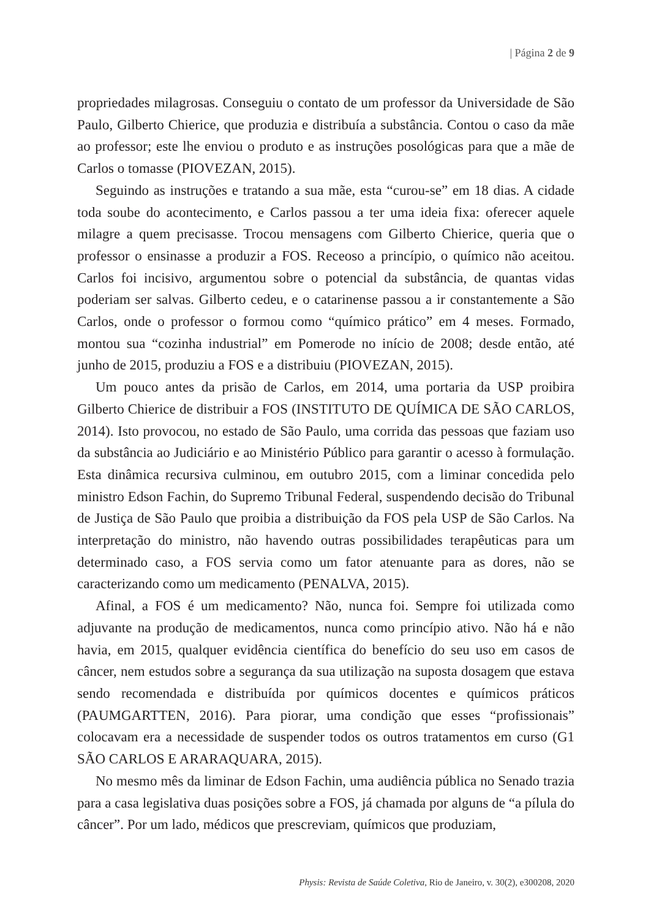| Página 2 de 9
propriedades milagrosas. Conseguiu o contato de um professor da Universidade de São Paulo, Gilberto Chierice, que produzia e distribuía a substância. Contou o caso da mãe ao professor; este lhe enviou o produto e as instruções posológicas para que a mãe de Carlos o tomasse (PIOVEZAN, 2015).
Seguindo as instruções e tratando a sua mãe, esta “curou-se” em 18 dias. A cidade toda soube do acontecimento, e Carlos passou a ter uma ideia fixa: oferecer aquele milagre a quem precisasse. Trocou mensagens com Gilberto Chierice, queria que o professor o ensinasse a produzir a FOS. Receoso a princípio, o químico não aceitou. Carlos foi incisivo, argumentou sobre o potencial da substância, de quantas vidas poderiam ser salvas. Gilberto cedeu, e o catarinense passou a ir constantemente a São Carlos, onde o professor o formou como “químico prático” em 4 meses. Formado, montou sua “cozinha industrial” em Pomerode no início de 2008; desde então, até junho de 2015, produziu a FOS e a distribuiu (PIOVEZAN, 2015).
Um pouco antes da prisão de Carlos, em 2014, uma portaria da USP proibira Gilberto Chierice de distribuir a FOS (INSTITUTO DE QUÍMICA DE SÃO CARLOS, 2014). Isto provocou, no estado de São Paulo, uma corrida das pessoas que faziam uso da substância ao Judiciário e ao Ministério Público para garantir o acesso à formulação. Esta dinâmica recursiva culminou, em outubro 2015, com a liminar concedida pelo ministro Edson Fachin, do Supremo Tribunal Federal, suspendendo decisão do Tribunal de Justiça de São Paulo que proibia a distribuição da FOS pela USP de São Carlos. Na interpretação do ministro, não havendo outras possibilidades terapêuticas para um determinado caso, a FOS servia como um fator atenuante para as dores, não se caracterizando como um medicamento (PENALVA, 2015).
Afinal, a FOS é um medicamento? Não, nunca foi. Sempre foi utilizada como adjuvante na produção de medicamentos, nunca como princípio ativo. Não há e não havia, em 2015, qualquer evidência científica do benefício do seu uso em casos de câncer, nem estudos sobre a segurança da sua utilização na suposta dosagem que estava sendo recomendada e distribuída por químicos docentes e químicos práticos (PAUMGARTTEN, 2016). Para piorar, uma condição que esses “profissionais” colocavam era a necessidade de suspender todos os outros tratamentos em curso (G1 SÃO CARLOS E ARARAQUARA, 2015).
No mesmo mês da liminar de Edson Fachin, uma audiência pública no Senado trazia para a casa legislativa duas posições sobre a FOS, já chamada por alguns de “a pílula do câncer”. Por um lado, médicos que prescreviam, químicos que produziam,
Physis: Revista de Saúde Coletiva, Rio de Janeiro, v. 30(2), e300208, 2020